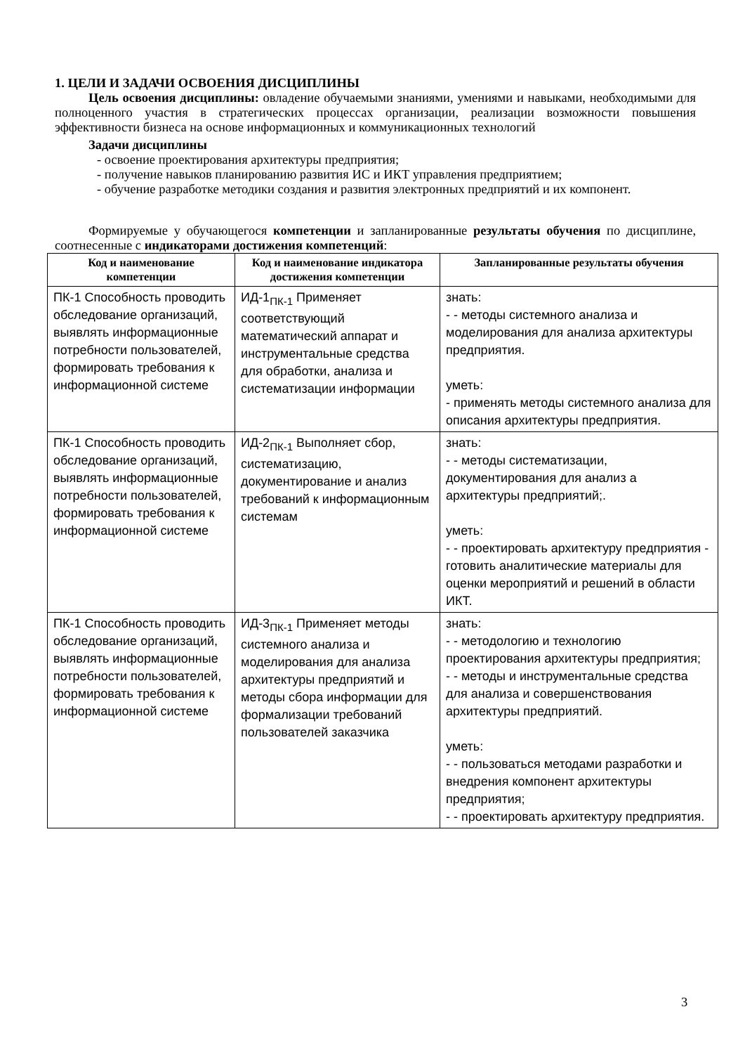1. ЦЕЛИ И ЗАДАЧИ ОСВОЕНИЯ ДИСЦИПЛИНЫ
Цель освоения дисциплины: овладение обучаемыми знаниями, умениями и навыками, необходимыми для полноценного участия в стратегических процессах организации, реализации возможности повышения эффективности бизнеса на основе информационных и коммуникационных технологий
Задачи дисциплины
- освоение проектирования архитектуры предприятия;
- получение навыков планированию развития ИС и ИКТ управления предприятием;
- обучение разработке методики создания и развития электронных предприятий и их компонент.
Формируемые у обучающегося компетенции и запланированные результаты обучения по дисциплине, соотнесенные с индикаторами достижения компетенций:
| Код и наименование компетенции | Код и наименование индикатора достижения компетенции | Запланированные результаты обучения |
| --- | --- | --- |
| ПК-1 Способность проводить обследование организаций, выявлять информационные потребности пользователей, формировать требования к информационной системе | ИД-1<sub>ПК-1</sub> Применяет соответствующий математический аппарат и инструментальные средства для обработки, анализа и систематизации информации | знать: - - методы системного анализа и моделирования для анализа архитектуры предприятия. уметь: - применять методы системного анализа для описания архитектуры предприятия. |
| ПК-1 Способность проводить обследование организаций, выявлять информационные потребности пользователей, формировать требования к информационной системе | ИД-2<sub>ПК-1</sub> Выполняет сбор, систематизацию, документирование и анализ требований к информационным системам | знать: - - методы систематизации, документирования для анализ а архитектуры предприятий;. уметь: - - проектировать архитектуру предприятия - готовить аналитические материалы для оценки мероприятий и решений в области ИКТ. |
| ПК-1 Способность проводить обследование организаций, выявлять информационные потребности пользователей, формировать требования к информационной системе | ИД-3<sub>ПК-1</sub> Применяет методы системного анализа и моделирования для анализа архитектуры предприятий и методы сбора информации для формализации требований пользователей заказчика | знать: - - методологию и технологию проектирования архитектуры предприятия; - - методы и инструментальные средства для анализа и совершенствования архитектуры предприятий. уметь: - - пользоваться методами разработки и внедрения компонент архитектуры предприятия; - - проектировать архитектуру предприятия. |
3